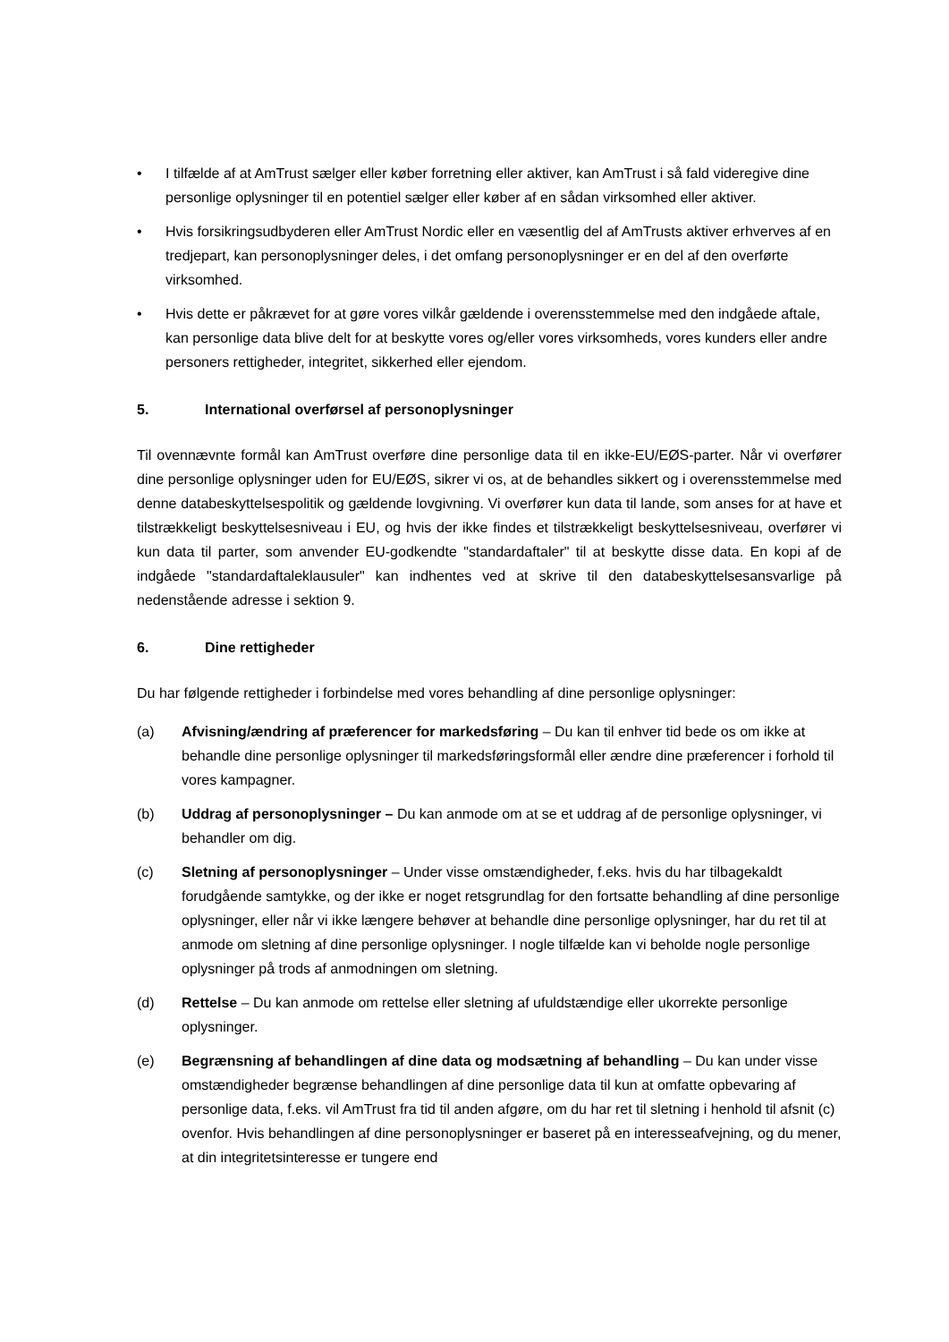• I tilfælde af at AmTrust sælger eller køber forretning eller aktiver, kan AmTrust i så fald videregive dine personlige oplysninger til en potentiel sælger eller køber af en sådan virksomhed eller aktiver.
• Hvis forsikringsudbyderen eller AmTrust Nordic eller en væsentlig del af AmTrusts aktiver erhverves af en tredjepart, kan personoplysninger deles, i det omfang personoplysninger er en del af den overførte virksomhed.
• Hvis dette er påkrævet for at gøre vores vilkår gældende i overensstemmelse med den indgåede aftale, kan personlige data blive delt for at beskytte vores og/eller vores virksomheds, vores kunders eller andre personers rettigheder, integritet, sikkerhed eller ejendom.
5. International overførsel af personoplysninger
Til ovennævnte formål kan AmTrust overføre dine personlige data til en ikke-EU/EØS-parter. Når vi overfører dine personlige oplysninger uden for EU/EØS, sikrer vi os, at de behandles sikkert og i overensstemmelse med denne databeskyttelsespolitik og gældende lovgivning. Vi overfører kun data til lande, som anses for at have et tilstrækkeligt beskyttelsesniveau i EU, og hvis der ikke findes et tilstrækkeligt beskyttelsesniveau, overfører vi kun data til parter, som anvender EU-godkendte "standardaftaler" til at beskytte disse data. En kopi af de indgåede "standardaftaleklausuler" kan indhentes ved at skrive til den databeskyttelsesansvarlige på nedenstående adresse i sektion 9.
6. Dine rettigheder
Du har følgende rettigheder i forbindelse med vores behandling af dine personlige oplysninger:
(a) Afvisning/ændring af præferencer for markedsføring – Du kan til enhver tid bede os om ikke at behandle dine personlige oplysninger til markedsføringsformål eller ændre dine præferencer i forhold til vores kampagner.
(b) Uddrag af personoplysninger – Du kan anmode om at se et uddrag af de personlige oplysninger, vi behandler om dig.
(c) Sletning af personoplysninger – Under visse omstændigheder, f.eks. hvis du har tilbagekaldt forudgående samtykke, og der ikke er noget retsgrundlag for den fortsatte behandling af dine personlige oplysninger, eller når vi ikke længere behøver at behandle dine personlige oplysninger, har du ret til at anmode om sletning af dine personlige oplysninger. I nogle tilfælde kan vi beholde nogle personlige oplysninger på trods af anmodningen om sletning.
(d) Rettelse – Du kan anmode om rettelse eller sletning af ufuldstændige eller ukorrekte personlige oplysninger.
(e) Begrænsning af behandlingen af dine data og modsætning af behandling – Du kan under visse omstændigheder begrænse behandlingen af dine personlige data til kun at omfatte opbevaring af personlige data, f.eks. vil AmTrust fra tid til anden afgøre, om du har ret til sletning i henhold til afsnit (c) ovenfor. Hvis behandlingen af dine personoplysninger er baseret på en interesseafvejning, og du mener, at din integritetsinteresse er tungere end